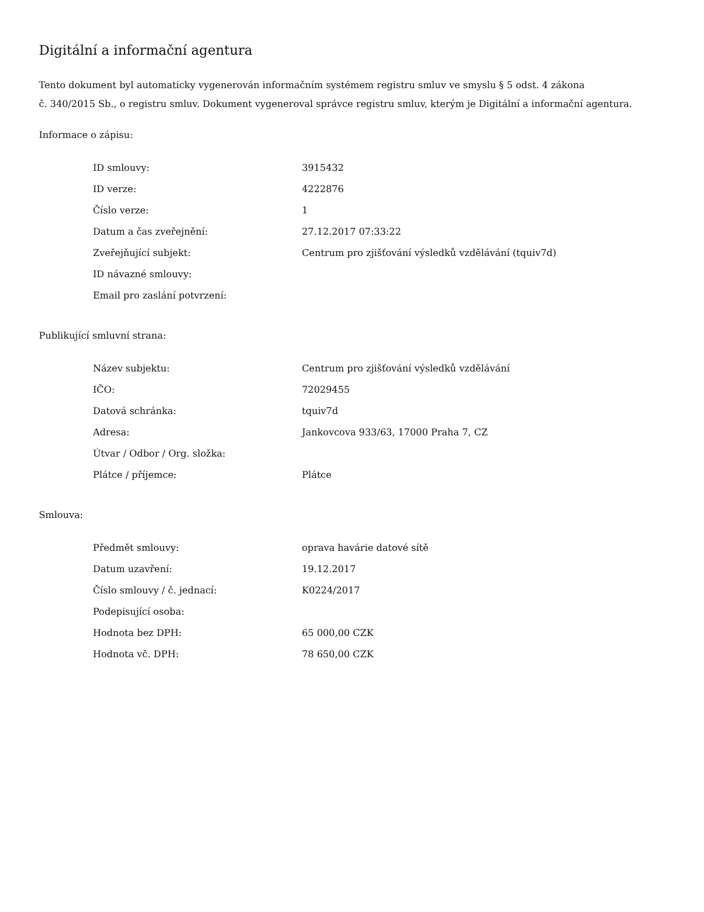Digitální a informační agentura
Tento dokument byl automaticky vygenerován informačním systémem registru smluv ve smyslu § 5 odst. 4 zákona
č. 340/2015 Sb., o registru smluv. Dokument vygeneroval správce registru smluv, kterým je Digitální a informační agentura.
Informace o zápisu:
| ID smlouvy: | 3915432 |
| ID verze: | 4222876 |
| Číslo verze: | 1 |
| Datum a čas zveřejnění: | 27.12.2017 07:33:22 |
| Zveřejňující subjekt: | Centrum pro zjišťování výsledků vzdělávání (tquiv7d) |
| ID návazné smlouvy: | |
| Email pro zaslání potvrzení: | |
Publikující smluvní strana:
| Název subjektu: | Centrum pro zjišťování výsledků vzdělávání |
| IČO: | 72029455 |
| Datová schránka: | tquiv7d |
| Adresa: | Jankovcova 933/63, 17000 Praha 7, CZ |
| Útvar / Odbor / Org. složka: | |
| Plátce / příjemce: | Plátce |
Smlouva:
| Předmět smlouvy: | oprava havárie datové sítě |
| Datum uzavření: | 19.12.2017 |
| Číslo smlouvy / č. jednací: | K0224/2017 |
| Podepisující osoba: | |
| Hodnota bez DPH: | 65 000,00 CZK |
| Hodnota vč. DPH: | 78 650,00 CZK |